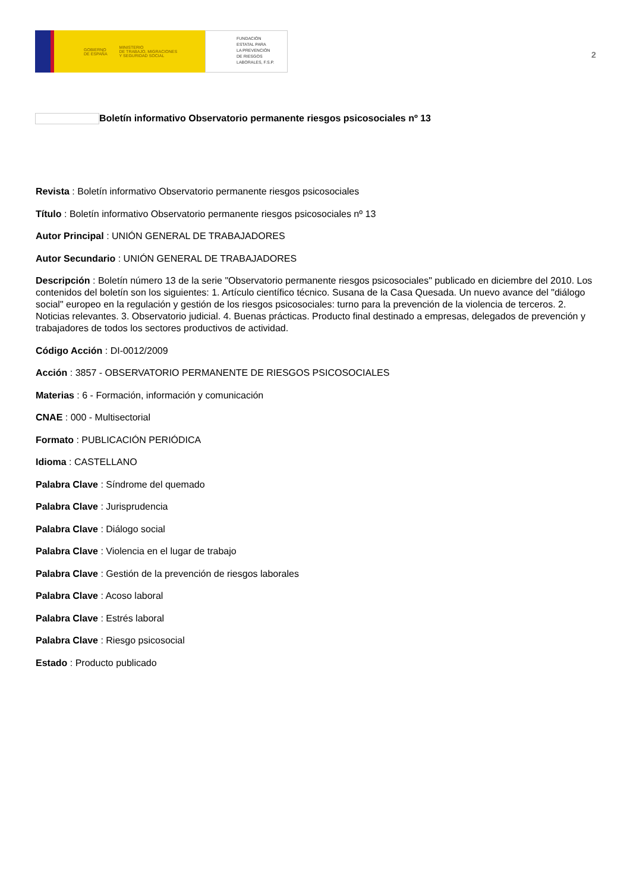GOBIERNO
DE ESPAÑA MINISTERIO
DE TRABAJO, MIGRACIONES
Y SEGURIDAD SOCIAL
FUNDACIÓN
ESTATAL PARA
LA PREVENCIÓN
DE RIESGOS
LABORALES, F.S.P.
2
Boletín informativo Observatorio permanente riesgos psicosociales nº 13
Revista : Boletín informativo Observatorio permanente riesgos psicosociales
Título : Boletín informativo Observatorio permanente riesgos psicosociales nº 13
Autor Principal : UNIÓN GENERAL DE TRABAJADORES
Autor Secundario : UNIÓN GENERAL DE TRABAJADORES
Descripción : Boletín número 13 de la serie "Observatorio permanente riesgos psicosociales" publicado en diciembre del 2010. Los contenidos del boletín son los siguientes: 1. Artículo científico técnico. Susana de la Casa Quesada. Un nuevo avance del "diálogo social" europeo en la regulación y gestión de los riesgos psicosociales: turno para la prevención de la violencia de terceros. 2. Noticias relevantes. 3. Observatorio judicial. 4. Buenas prácticas. Producto final destinado a empresas, delegados de prevención y trabajadores de todos los sectores productivos de actividad.
Código Acción : DI-0012/2009
Acción : 3857 - OBSERVATORIO PERMANENTE DE RIESGOS PSICOSOCIALES
Materias : 6 - Formación, información y comunicación
CNAE : 000 - Multisectorial
Formato : PUBLICACIÓN PERIÓDICA
Idioma : CASTELLANO
Palabra Clave : Síndrome del quemado
Palabra Clave : Jurisprudencia
Palabra Clave : Diálogo social
Palabra Clave : Violencia en el lugar de trabajo
Palabra Clave : Gestión de la prevención de riesgos laborales
Palabra Clave : Acoso laboral
Palabra Clave : Estrés laboral
Palabra Clave : Riesgo psicosocial
Estado : Producto publicado